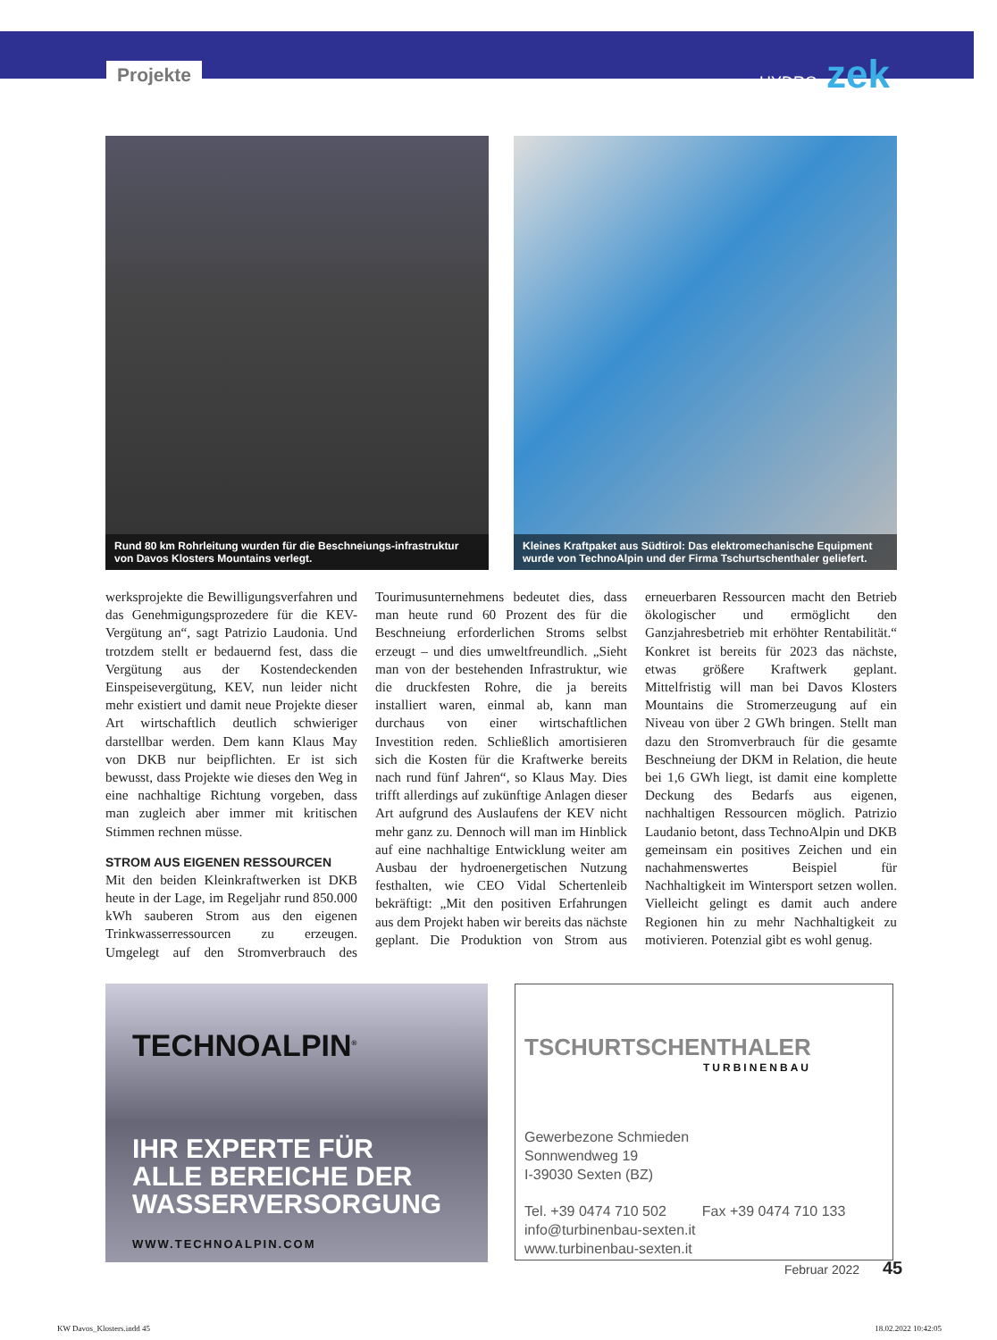Projekte HYDRO zek
Rund 80 km Rohrleitung wurden für die Beschneiungs-infrastruktur von Davos Klosters Mountains verlegt.
Kleines Kraftpaket aus Südtirol: Das elektromechanische Equipment wurde von TechnoAlpin und der Firma Tschurtschenthaler geliefert.
werksprojekte die Bewilligungsverfahren und das Genehmigungsprozedere für die KEV-Vergütung an“, sagt Patrizio Laudonia. Und trotzdem stellt er bedauernd fest, dass die Vergütung aus der Kostendeckenden Einspeisevergütung, KEV, nun leider nicht mehr existiert und damit neue Projekte dieser Art wirtschaftlich deutlich schwieriger darstellbar werden. Dem kann Klaus May von DKB nur beipflichten. Er ist sich bewusst, dass Projekte wie dieses den Weg in eine nachhaltige Richtung vorgeben, dass man zugleich aber immer mit kritischen Stimmen rechnen müsse.
STROM AUS EIGENEN RESSOURCEN
Mit den beiden Kleinkraftwerken ist DKB heute in der Lage, im Regeljahr rund 850.000 kWh sauberen Strom aus den eigenen Trinkwasserressourcen zu erzeugen. Umgelegt auf den Stromverbrauch des Tourimusunternehmens bedeutet dies, dass man heute rund 60 Prozent des für die Beschneiung erforderlichen Stroms selbst erzeugt – und dies umweltfreundlich. „Sieht man von der bestehenden Infrastruktur, wie die druckfesten Rohre, die ja bereits installiert waren, einmal ab, kann man durchaus von einer wirtschaftlichen Investition reden. Schließlich amortisieren sich die Kosten für die Kraftwerke bereits nach rund fünf Jahren“, so Klaus May. Dies trifft allerdings auf zukünftige Anlagen dieser Art aufgrund des Auslaufens der KEV nicht mehr ganz zu. Dennoch will man im Hinblick auf eine nachhaltige Entwicklung weiter am Ausbau der hydroenergetischen Nutzung festhalten, wie CEO Vidal Schertenleib bekräftigt: „Mit den positiven Erfahrungen aus dem Projekt haben wir bereits das nächste geplant. Die Produktion von Strom aus erneuerbaren Ressourcen macht den Betrieb ökologischer und ermöglicht den Ganzjahresbetrieb mit erhöhter Rentabilität.“ Konkret ist bereits für 2023 das nächste, etwas größere Kraftwerk geplant. Mittelfristig will man bei Davos Klosters Mountains die Stromerzeugung auf ein Niveau von über 2 GWh bringen. Stellt man dazu den Stromverbrauch für die gesamte Beschneiung der DKM in Relation, die heute bei 1,6 GWh liegt, ist damit eine komplette Deckung des Bedarfs aus eigenen, nachhaltigen Ressourcen möglich. Patrizio Laudanio betont, dass TechnoAlpin und DKB gemeinsam ein positives Zeichen und ein nachahmenswertes Beispiel für Nachhaltigkeit im Wintersport setzen wollen. Vielleicht gelingt es damit auch andere Regionen hin zu mehr Nachhaltigkeit zu motivieren. Potenzial gibt es wohl genug.
TECHNOALPIN<sup>®</sup>
IHR EXPERTE FÜR
ALLE BEREICHE DER
WASSERVERSORGUNG
WWW.TECHNOALPIN.COM
TSCHURTSCHENTHALER
TURBINENBAU
Gewerbezone Schmieden
Sonnwendweg 19
I-39030 Sexten (BZ)
Tel. +39 0474 710 502 Fax +39 0474 710 133
info@turbinenbau-sexten.it
www.turbinenbau-sexten.it
Februar 2022 45
KW Davos_Klosters.indd 45 18.02.2022 10:42:05